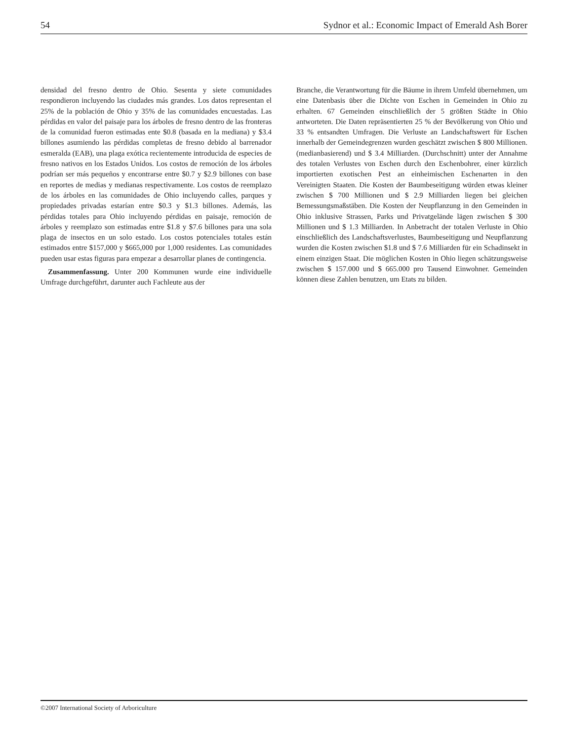54 Sydnor et al.: Economic Impact of Emerald Ash Borer
densidad del fresno dentro de Ohio. Sesenta y siete comunidades respondieron incluyendo las ciudades más grandes. Los datos representan el 25% de la población de Ohio y 35% de las comunidades encuestadas. Las pérdidas en valor del paisaje para los árboles de fresno dentro de las fronteras de la comunidad fueron estimadas ente $0.8 (basada en la mediana) y $3.4 billones asumiendo las pérdidas completas de fresno debido al barrenador esmeralda (EAB), una plaga exótica recientemente introducida de especies de fresno nativos en los Estados Unidos. Los costos de remoción de los árboles podrían ser más pequeños y encontrarse entre $0.7 y $2.9 billones con base en reportes de medias y medianas respectivamente. Los costos de reemplazo de los árboles en las comunidades de Ohio incluyendo calles, parques y propiedades privadas estarían entre $0.3 y $1.3 billones. Además, las pérdidas totales para Ohio incluyendo pérdidas en paisaje, remoción de árboles y reemplazo son estimadas entre $1.8 y $7.6 billones para una sola plaga de insectos en un solo estado. Los costos potenciales totales están estimados entre $157,000 y $665,000 por 1,000 residentes. Las comunidades pueden usar estas figuras para empezar a desarrollar planes de contingencia.
Zusammenfassung. Unter 200 Kommunen wurde eine individuelle Umfrage durchgeführt, darunter auch Fachleute aus der
Branche, die Verantwortung für die Bäume in ihrem Umfeld übernehmen, um eine Datenbasis über die Dichte von Eschen in Gemeinden in Ohio zu erhalten. 67 Gemeinden einschließlich der 5 größten Städte in Ohio antworteten. Die Daten repräsentierten 25 % der Bevölkerung von Ohio und 33 % entsandten Umfragen. Die Verluste an Landschaftswert für Eschen innerhalb der Gemeindegrenzen wurden geschätzt zwischen $ 800 Millionen. (medianbasierend) und $ 3.4 Milliarden. (Durchschnitt) unter der Annahme des totalen Verlustes von Eschen durch den Eschenbohrer, einer kürzlich importierten exotischen Pest an einheimischen Eschenarten in den Vereinigten Staaten. Die Kosten der Baumbeseitigung würden etwas kleiner zwischen $ 700 Millionen und $ 2.9 Milliarden liegen bei gleichen Bemessungsmaßstäben. Die Kosten der Neupflanzung in den Gemeinden in Ohio inklusive Strassen, Parks und Privatgelände lägen zwischen $ 300 Millionen und $ 1.3 Milliarden. In Anbetracht der totalen Verluste in Ohio einschließlich des Landschaftsverlustes, Baumbeseitigung und Neupflanzung wurden die Kosten zwischen $1.8 und $ 7.6 Milliarden für ein Schadinsekt in einem einzigen Staat. Die möglichen Kosten in Ohio liegen schätzungsweise zwischen $ 157.000 und $ 665.000 pro Tausend Einwohner. Gemeinden können diese Zahlen benutzen, um Etats zu bilden.
©2007 International Society of Arboriculture